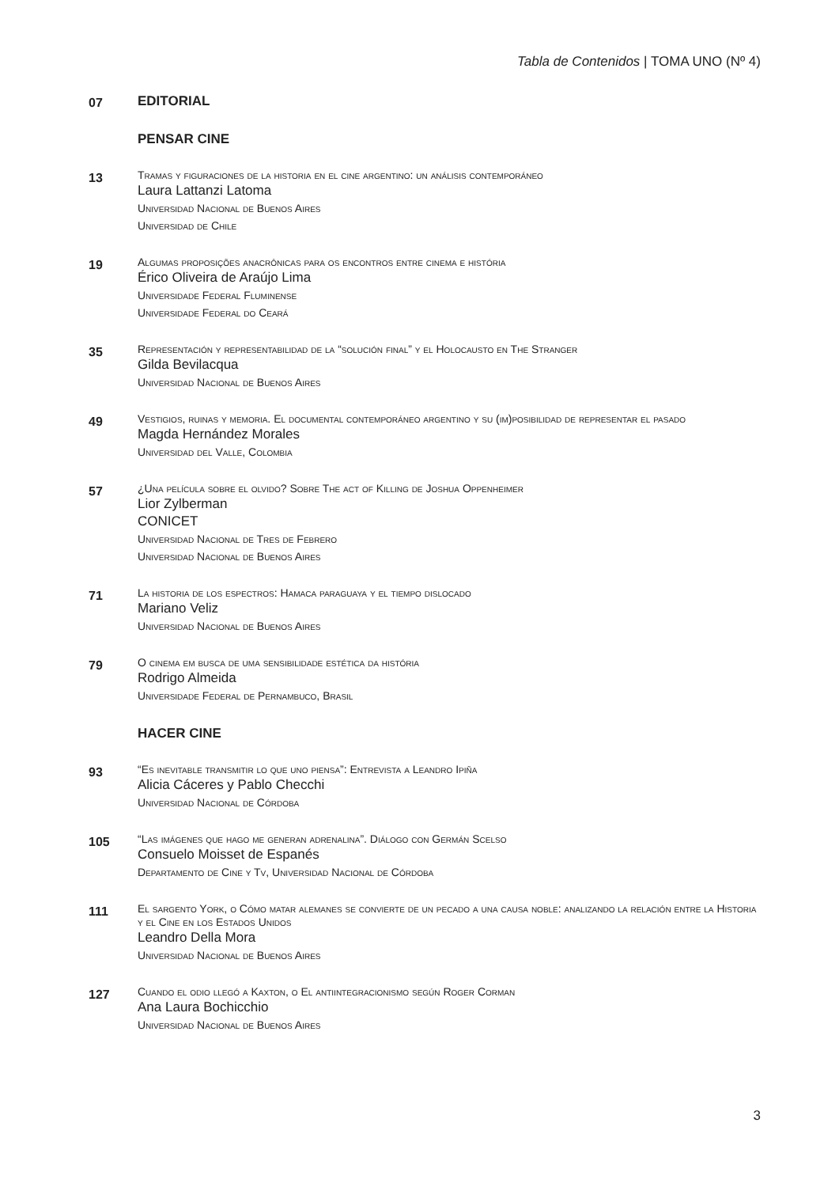Tabla de Contenidos | TOMA UNO (Nº 4)
07
EDITORIAL
PENSAR CINE
13
Tramas y figuraciones de la historia en el cine argentino: un análisis contemporáneo
Laura Lattanzi Latoma
Universidad Nacional de Buenos Aires
Universidad de Chile
19
Algumas proposições anacrônicas para os encontros entre cinema e história
Érico Oliveira de Araújo Lima
Universidade Federal Fluminense
Universidade Federal do Ceará
35
Representación y representabilidad de la “solución final” y el Holocausto en The Stranger
Gilda Bevilacqua
Universidad Nacional de Buenos Aires
49
Vestigios, ruinas y memoria. El documental contemporáneo argentino y su (im)posibilidad de representar el pasado
Magda Hernández Morales
Universidad del Valle, Colombia
57
¿Una película sobre el olvido? Sobre The act of Killing de Joshua Oppenheimer
Lior Zylberman
CONICET
Universidad Nacional de Tres de Febrero
Universidad Nacional de Buenos Aires
71
La historia de los espectros: Hamaca paraguaya y el tiempo dislocado
Mariano Veliz
Universidad Nacional de Buenos Aires
79
O cinema em busca de uma sensibilidade estética da história
Rodrigo Almeida
Universidade Federal de Pernambuco, Brasil
HACER CINE
93
“Es inevitable transmitir lo que uno piensa”: Entrevista a Leandro Ipiña
Alicia Cáceres y Pablo Checchi
Universidad Nacional de Córdoba
105
“Las imágenes que hago me generan adrenalina”. Diálogo con Germán Scelso
Consuelo Moisset de Espanés
Departamento de Cine y Tv, Universidad Nacional de Córdoba
111
El sargento York, o Cómo matar alemanes se convierte de un pecado a una causa noble: analizando la relación entre la Historia y el Cine en los Estados Unidos
Leandro Della Mora
Universidad Nacional de Buenos Aires
127
Cuando el odio llegó a Kaxton, o El antiintegracionismo según Roger Corman
Ana Laura Bochicchio
Universidad Nacional de Buenos Aires
3